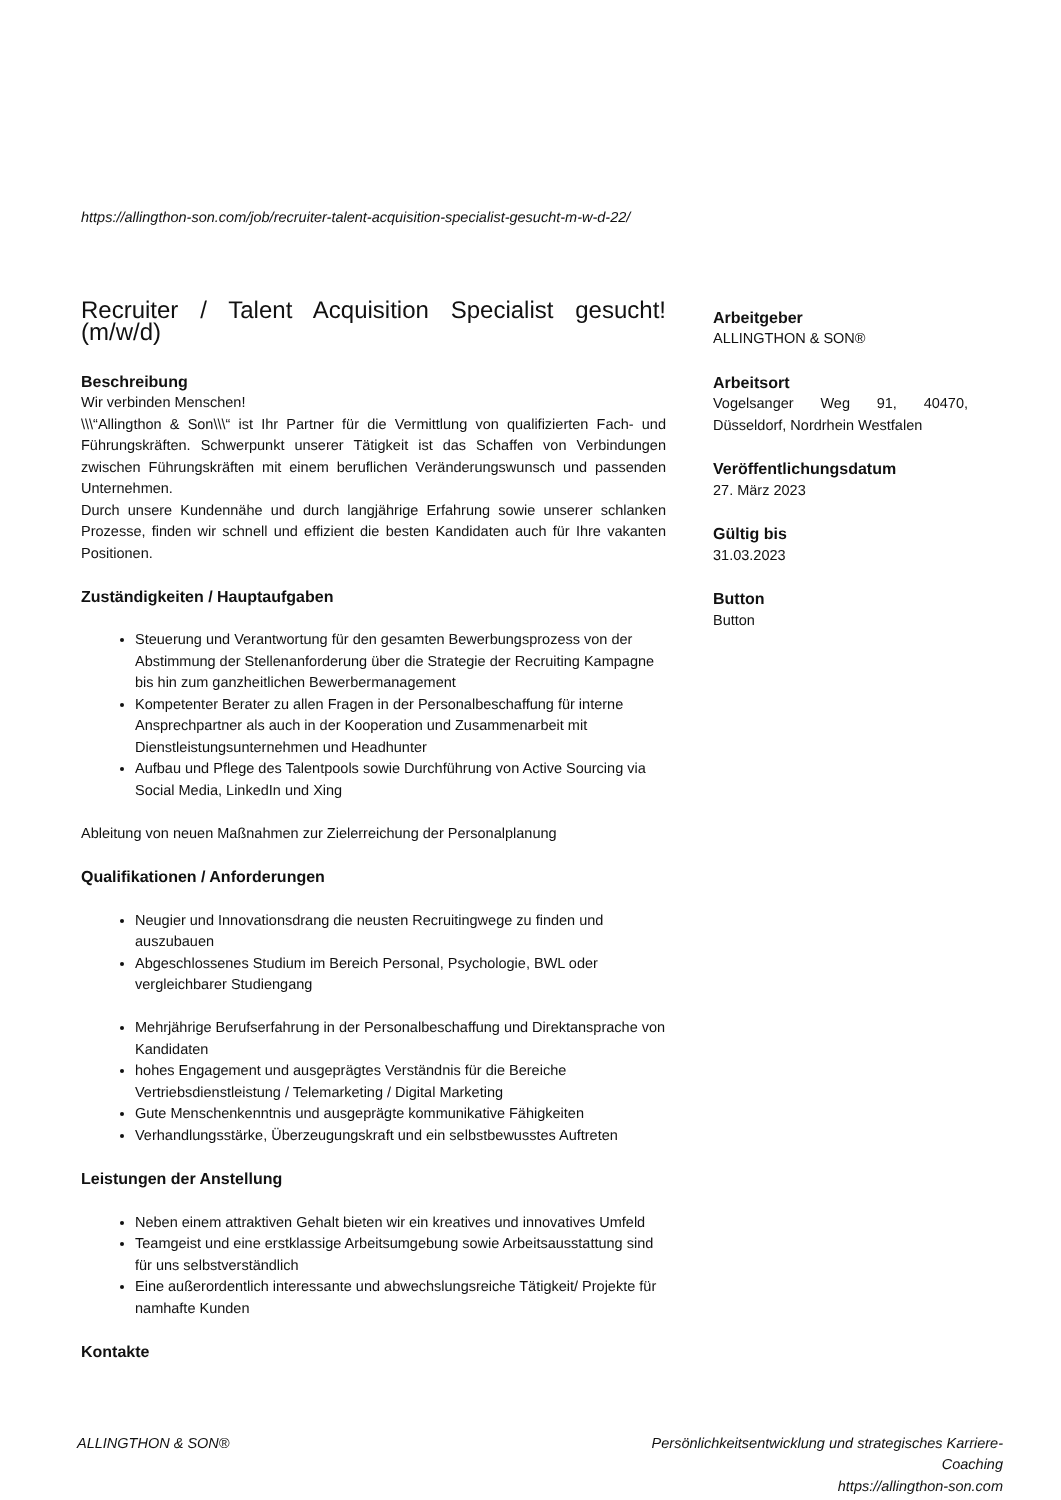https://allingthon-son.com/job/recruiter-talent-acquisition-specialist-gesucht-m-w-d-22/
Recruiter / Talent Acquisition Specialist gesucht! (m/w/d)
Beschreibung
Wir verbinden Menschen!
\\\“Allingthon & Son\\\“ ist Ihr Partner für die Vermittlung von qualifizierten Fach- und Führungskräften. Schwerpunkt unserer Tätigkeit ist das Schaffen von Verbindungen zwischen Führungskräften mit einem beruflichen Veränderungswunsch und passenden Unternehmen.
Durch unsere Kundennähe und durch langjährige Erfahrung sowie unserer schlanken Prozesse, finden wir schnell und effizient die besten Kandidaten auch für Ihre vakanten Positionen.
Zuständigkeiten / Hauptaufgaben
Steuerung und Verantwortung für den gesamten Bewerbungsprozess von der Abstimmung der Stellenanforderung über die Strategie der Recruiting Kampagne bis hin zum ganzheitlichen Bewerbermanagement
Kompetenter Berater zu allen Fragen in der Personalbeschaffung für interne Ansprechpartner als auch in der Kooperation und Zusammenarbeit mit Dienstleistungsunternehmen und Headhunter
Aufbau und Pflege des Talentpools sowie Durchführung von Active Sourcing via Social Media, LinkedIn und Xing
Ableitung von neuen Maßnahmen zur Zielerreichung der Personalplanung
Qualifikationen / Anforderungen
Neugier und Innovationsdrang die neusten Recruitingwege zu finden und auszubauen
Abgeschlossenes Studium im Bereich Personal, Psychologie, BWL oder vergleichbarer Studiengang
Mehrjährige Berufserfahrung in der Personalbeschaffung und Direktansprache von Kandidaten
hohes Engagement und ausgeprägtes Verständnis für die Bereiche Vertriebsdienstleistung / Telemarketing / Digital Marketing
Gute Menschenkenntnis und ausgeprägte kommunikative Fähigkeiten
Verhandlungsstärke, Überzeugungskraft und ein selbstbewusstes Auftreten
Leistungen der Anstellung
Neben einem attraktiven Gehalt bieten wir ein kreatives und innovatives Umfeld
Teamgeist und eine erstklassige Arbeitsumgebung sowie Arbeitsausstattung sind für uns selbstverständlich
Eine außerordentlich interessante und abwechslungsreiche Tätigkeit/ Projekte für namhafte Kunden
Kontakte
Arbeitgeber
ALLINGTHON & SON®
Arbeitsort
Vogelsanger Weg 91, 40470, Düsseldorf, Nordrhein Westfalen
Veröffentlichungsdatum
27. März 2023
Gültig bis
31.03.2023
Button
Button
ALLINGTHON & SON® Persönlichkeitsentwicklung und strategisches Karriere-Coaching
https://allingthon-son.com